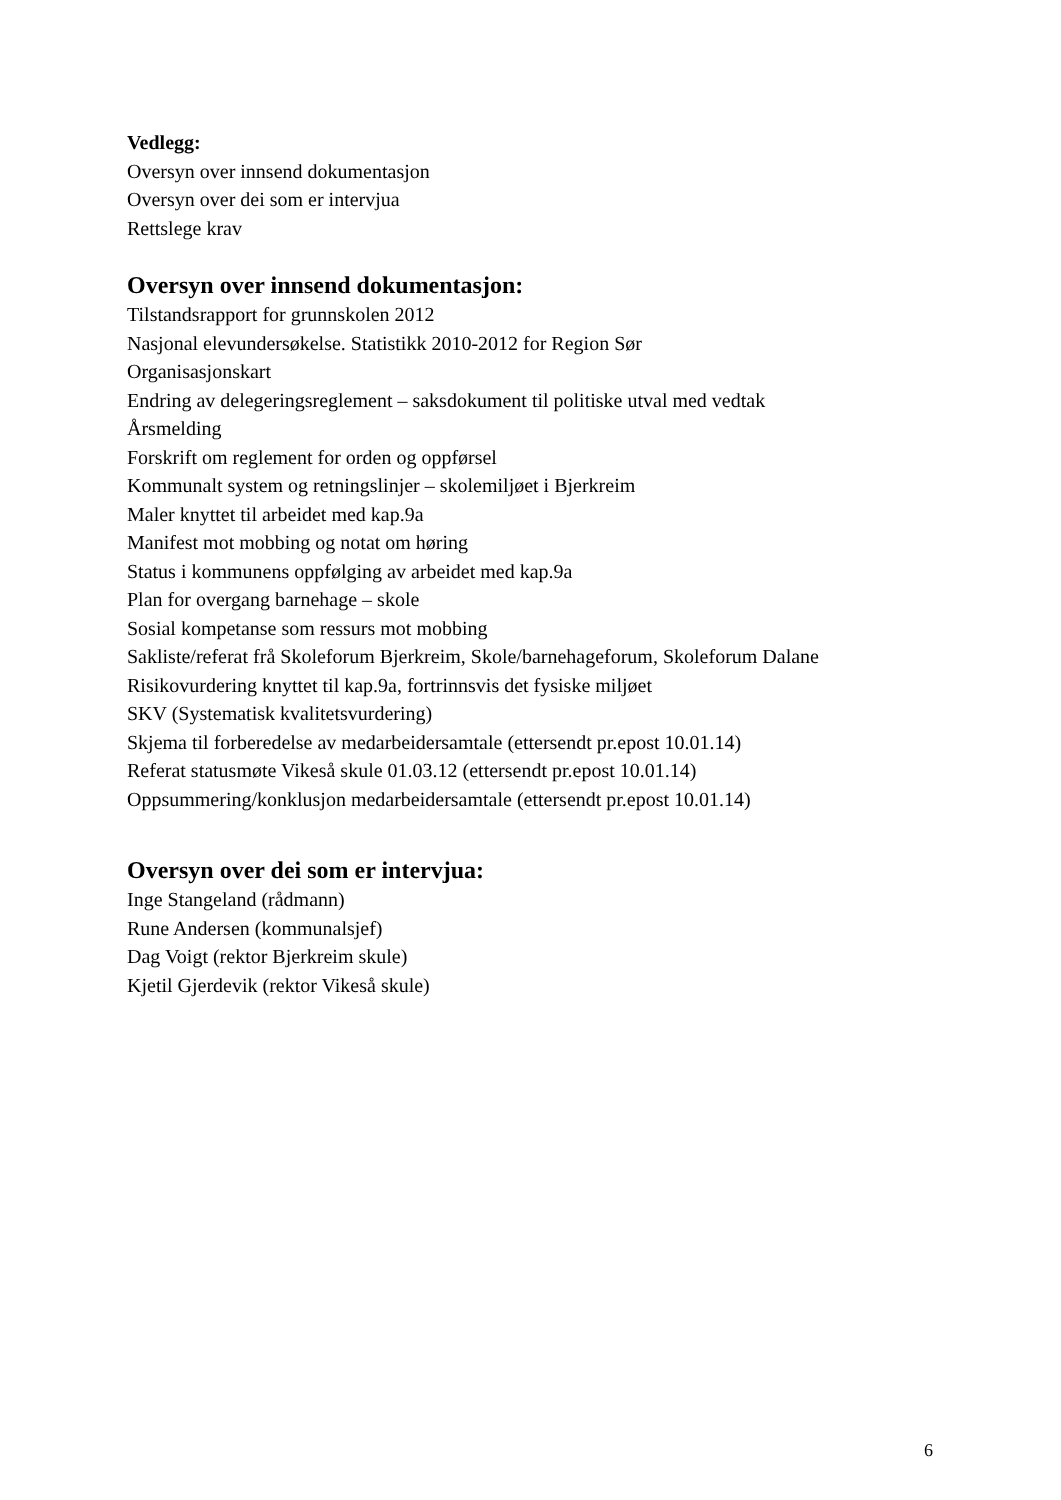Vedlegg:
Oversyn over innsend dokumentasjon
Oversyn over dei som er intervjua
Rettslege krav
Oversyn over innsend dokumentasjon:
Tilstandsrapport for grunnskolen 2012
Nasjonal elevundersøkelse. Statistikk 2010-2012 for Region Sør
Organisasjonskart
Endring av delegeringsreglement – saksdokument til politiske utval med vedtak
Årsmelding
Forskrift om reglement for orden og oppførsel
Kommunalt system og retningslinjer – skolemiljøet i Bjerkreim
Maler knyttet til arbeidet med kap.9a
Manifest mot mobbing og notat om høring
Status i kommunens oppfølging av arbeidet med kap.9a
Plan for overgang barnehage – skole
Sosial kompetanse som ressurs mot mobbing
Sakliste/referat frå Skoleforum Bjerkreim, Skole/barnehageforum, Skoleforum Dalane
Risikovurdering knyttet til kap.9a, fortrinnsvis det fysiske miljøet
SKV (Systematisk kvalitetsvurdering)
Skjema til forberedelse av medarbeidersamtale (ettersendt pr.epost 10.01.14)
Referat statusmøte Vikeså skule 01.03.12 (ettersendt pr.epost 10.01.14)
Oppsummering/konklusjon medarbeidersamtale (ettersendt pr.epost 10.01.14)
Oversyn over dei som er intervjua:
Inge Stangeland (rådmann)
Rune Andersen (kommunalsjef)
Dag Voigt (rektor Bjerkreim skule)
Kjetil Gjerdevik (rektor Vikeså skule)
6